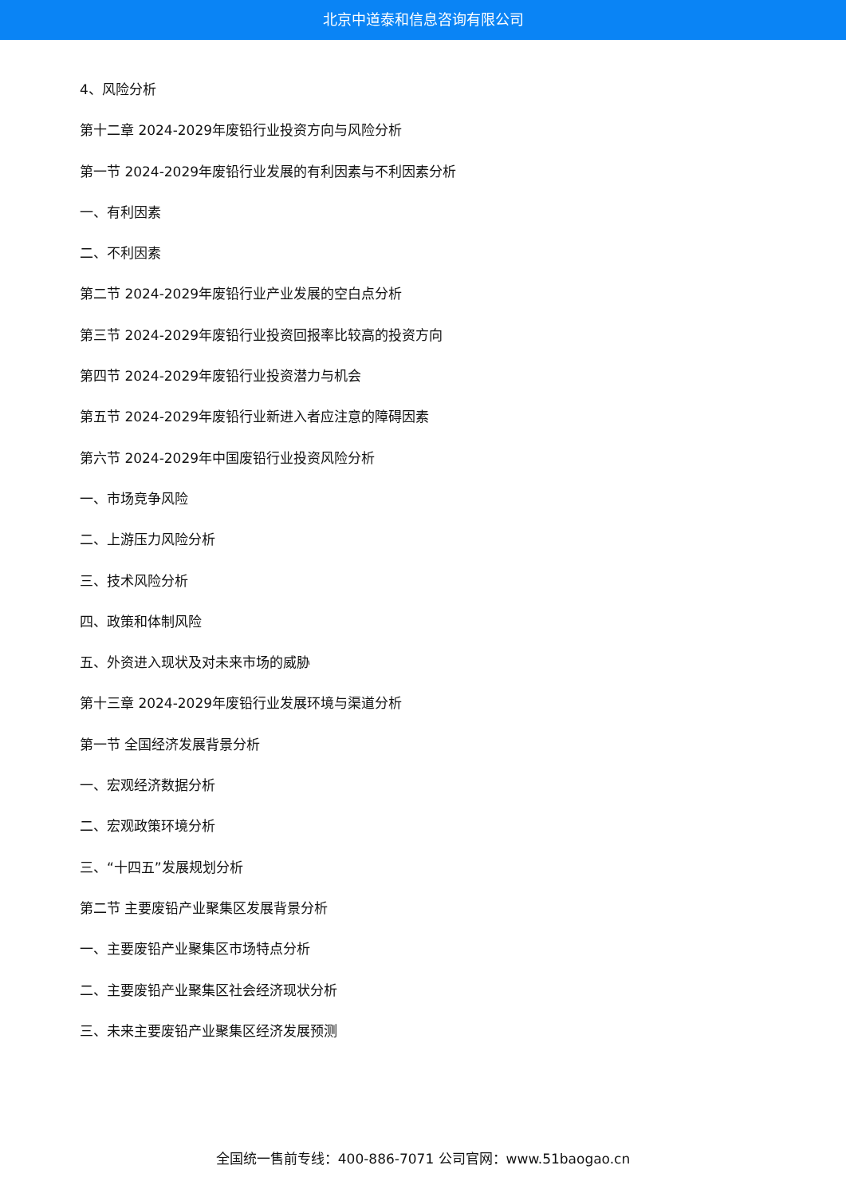北京中道泰和信息咨询有限公司
4、风险分析
第十二章 2024-2029年废铅行业投资方向与风险分析
第一节 2024-2029年废铅行业发展的有利因素与不利因素分析
一、有利因素
二、不利因素
第二节 2024-2029年废铅行业产业发展的空白点分析
第三节 2024-2029年废铅行业投资回报率比较高的投资方向
第四节 2024-2029年废铅行业投资潜力与机会
第五节 2024-2029年废铅行业新进入者应注意的障碍因素
第六节 2024-2029年中国废铅行业投资风险分析
一、市场竞争风险
二、上游压力风险分析
三、技术风险分析
四、政策和体制风险
五、外资进入现状及对未来市场的威胁
第十三章 2024-2029年废铅行业发展环境与渠道分析
第一节 全国经济发展背景分析
一、宏观经济数据分析
二、宏观政策环境分析
三、“十四五”发展规划分析
第二节 主要废铅产业聚集区发展背景分析
一、主要废铅产业聚集区市场特点分析
二、主要废铅产业聚集区社会经济现状分析
三、未来主要废铅产业聚集区经济发展预测
全国统一售前专线：400-886-7071 公司官网：www.51baogao.cn